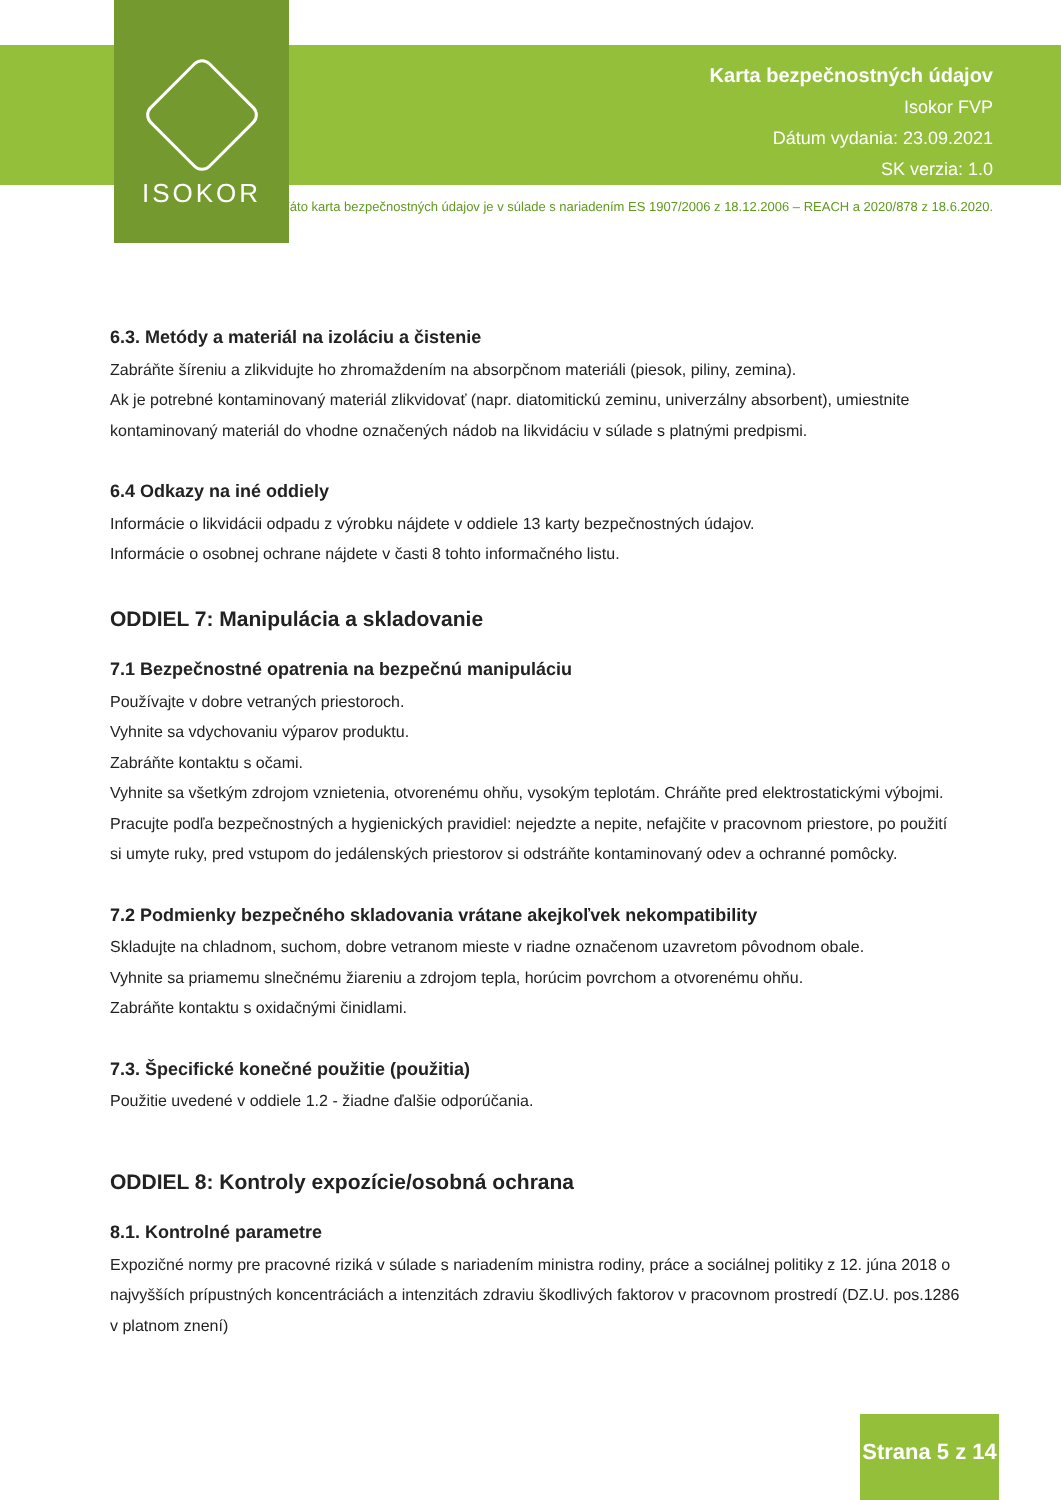ISOKOR
Karta bezpečnostných údajov
Isokor FVP
Dátum vydania: 23.09.2021
SK verzia: 1.0
Táto karta bezpečnostných údajov je v súlade s nariadením ES 1907/2006 z 18.12.2006 – REACH a 2020/878 z 18.6.2020.
6.3. Metódy a materiál na izoláciu a čistenie
Zabráňte šíreniu a zlikvidujte ho zhromaždením na absorpčnom materiáli (piesok, piliny, zemina).
Ak je potrebné kontaminovaný materiál zlikvidovať (napr. diatomitickú zeminu, univerzálny absorbent), umiestnite kontaminovaný materiál do vhodne označených nádob na likvidáciu v súlade s platnými predpismi.
6.4 Odkazy na iné oddiely
Informácie o likvidácii odpadu z výrobku nájdete v oddiele 13 karty bezpečnostných údajov.
Informácie o osobnej ochrane nájdete v časti 8 tohto informačného listu.
ODDIEL 7: Manipulácia a skladovanie
7.1 Bezpečnostné opatrenia na bezpečnú manipuláciu
Používajte v dobre vetraných priestoroch.
Vyhnite sa vdychovaniu výparov produktu.
Zabráňte kontaktu s očami.
Vyhnite sa všetkým zdrojom vznietenia, otvorenému ohňu, vysokým teplotám. Chráňte pred elektrostatickými výbojmi.
Pracujte podľa bezpečnostných a hygienických pravidiel: nejedzte a nepite, nefajčite v pracovnom priestore, po použití si umyte ruky, pred vstupom do jedálenských priestorov si odstráňte kontaminovaný odev a ochranné pomôcky.
7.2 Podmienky bezpečného skladovania vrátane akejkoľvek nekompatibility
Skladujte na chladnom, suchom, dobre vetranom mieste v riadne označenom uzavretom pôvodnom obale.
Vyhnite sa priamemu slnečnému žiareniu a zdrojom tepla, horúcim povrchom a otvorenému ohňu.
Zabráňte kontaktu s oxidačnými činidlami.
7.3. Špecifické konečné použitie (použitia)
Použitie uvedené v oddiele 1.2 - žiadne ďalšie odporúčania.
ODDIEL 8: Kontroly expozície/osobná ochrana
8.1. Kontrolné parametre
Expozičné normy pre pracovné riziká v súlade s nariadením ministra rodiny, práce a sociálnej politiky z 12. júna 2018 o najvyšších prípustných koncentráciách a intenzitách zdraviu škodlivých faktorov v pracovnom prostredí (DZ.U. pos.1286 v platnom znení)
Strana 5 z 14